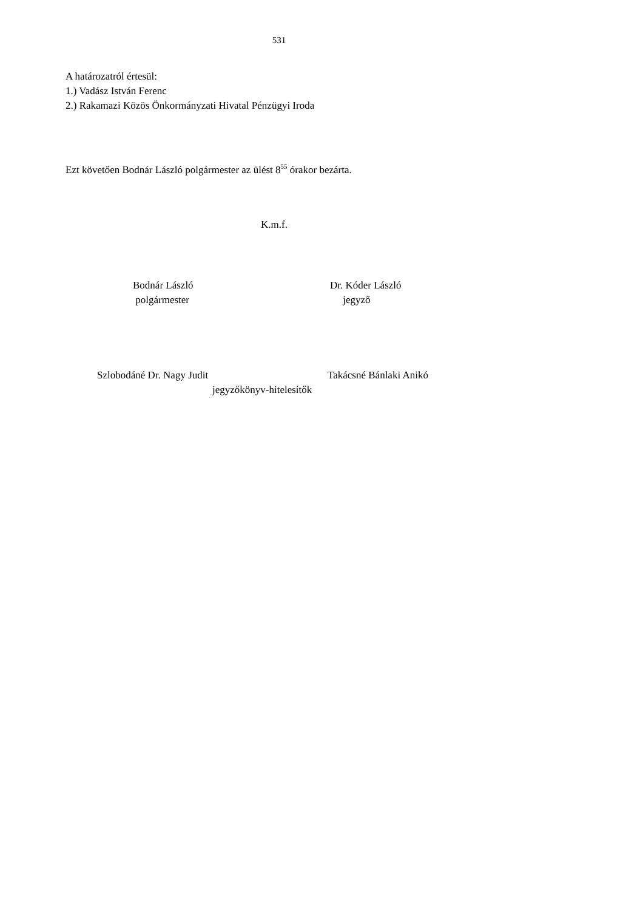531
A határozatról értesül:
1.) Vadász István Ferenc
2.) Rakamazi Közös Önkormányzati Hivatal Pénzügyi Iroda
Ezt követően Bodnár László polgármester az ülést 8<sup>55</sup> órakor bezárta.
K.m.f.
Bodnár László
polgármester
Dr. Kóder László
jegyző
Szlobodáné Dr. Nagy Judit Takácsné Bánlaki Anikó
jegyzőkönyv-hitelesítők